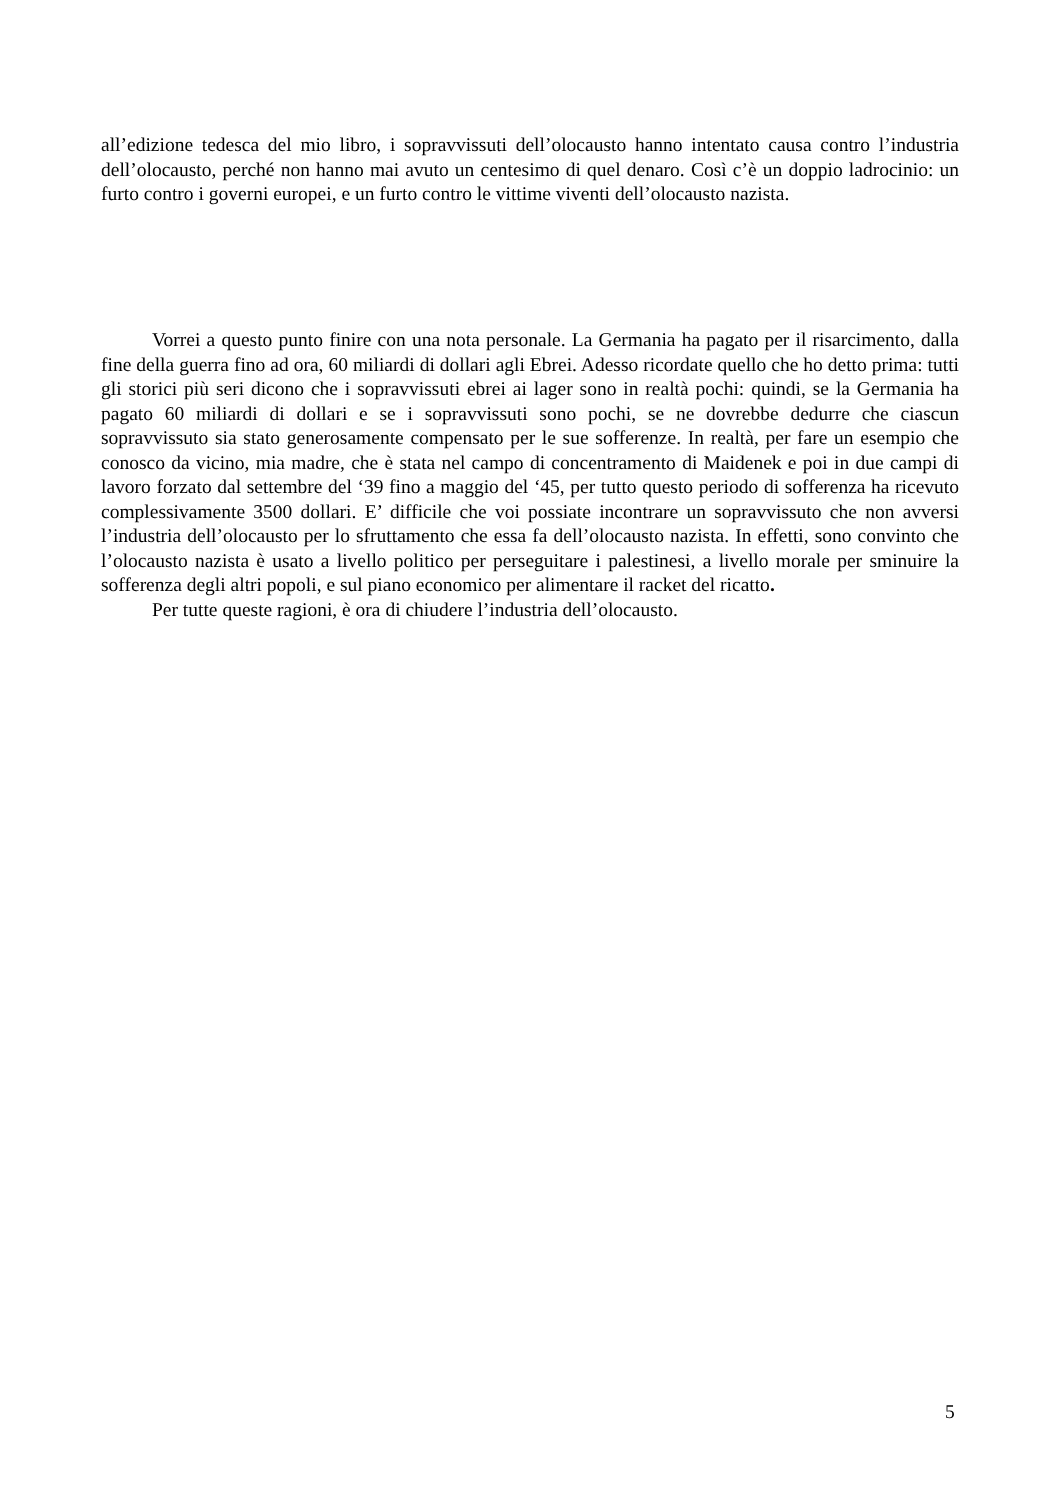all’edizione tedesca del mio libro, i sopravvissuti dell’olocausto hanno intentato causa contro l’industria dell’olocausto, perché non hanno mai avuto un centesimo di quel denaro. Così c’è un doppio ladrocinio: un furto contro i governi europei, e un furto contro le vittime viventi dell’olocausto nazista.
Vorrei a questo punto finire con una nota personale. La Germania ha pagato per il risarcimento, dalla fine della guerra fino ad ora, 60 miliardi di dollari agli Ebrei. Adesso ricordate quello che ho detto prima: tutti gli storici più seri dicono che i sopravvissuti ebrei ai lager sono in realtà pochi: quindi, se la Germania ha pagato 60 miliardi di dollari e se i sopravvissuti sono pochi, se ne dovrebbe dedurre che ciascun sopravvissuto sia stato generosamente compensato per le sue sofferenze. In realtà, per fare un esempio che conosco da vicino, mia madre, che è stata nel campo di concentramento di Maidenek e poi in due campi di lavoro forzato dal settembre del ‘39 fino a maggio del ‘45, per tutto questo periodo di sofferenza ha ricevuto complessivamente 3500 dollari. E’ difficile che voi possiate incontrare un sopravvissuto che non avversi l’industria dell’olocausto per lo sfruttamento che essa fa dell’olocausto nazista. In effetti, sono convinto che l’olocausto nazista è usato a livello politico per perseguitare i palestinesi, a livello morale per sminuire la sofferenza degli altri popoli, e sul piano economico per alimentare il racket del ricatto.
Per tutte queste ragioni, è ora di chiudere l’industria dell’olocausto.
5